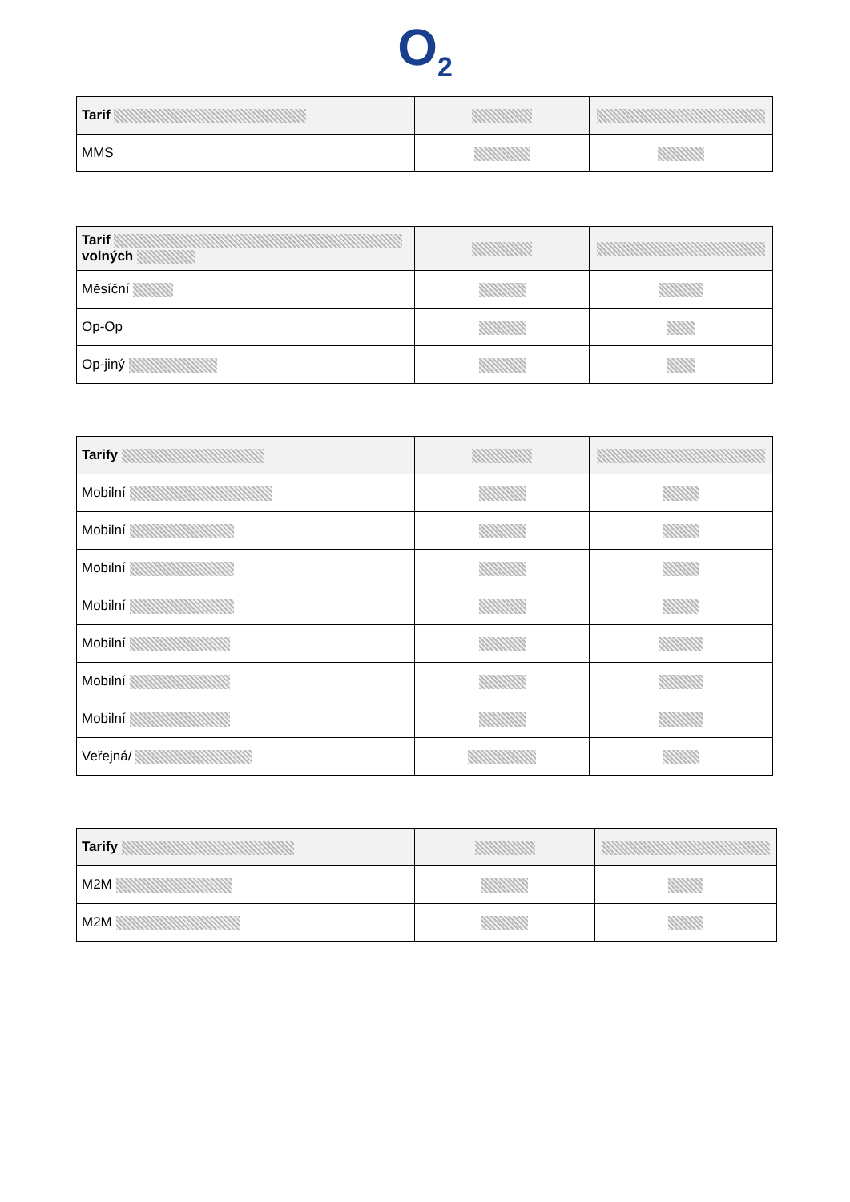O<sub>2</sub>
| Tarif | | |
| --- | --- | --- |
| MMS | | |
| Tarif volných | | |
| --- | --- | --- |
| Měsíční | | |
| Op-Op | | |
| Op-jiný | | |
| Tarify | | |
| --- | --- | --- |
| Mobilní | | |
| Mobilní | | |
| Mobilní | | |
| Mobilní | | |
| Mobilní | | |
| Mobilní | | |
| Mobilní | | |
| Veřejná/ | | |
| Tarify | | |
| --- | --- | --- |
| M2M | | |
| M2M | | |